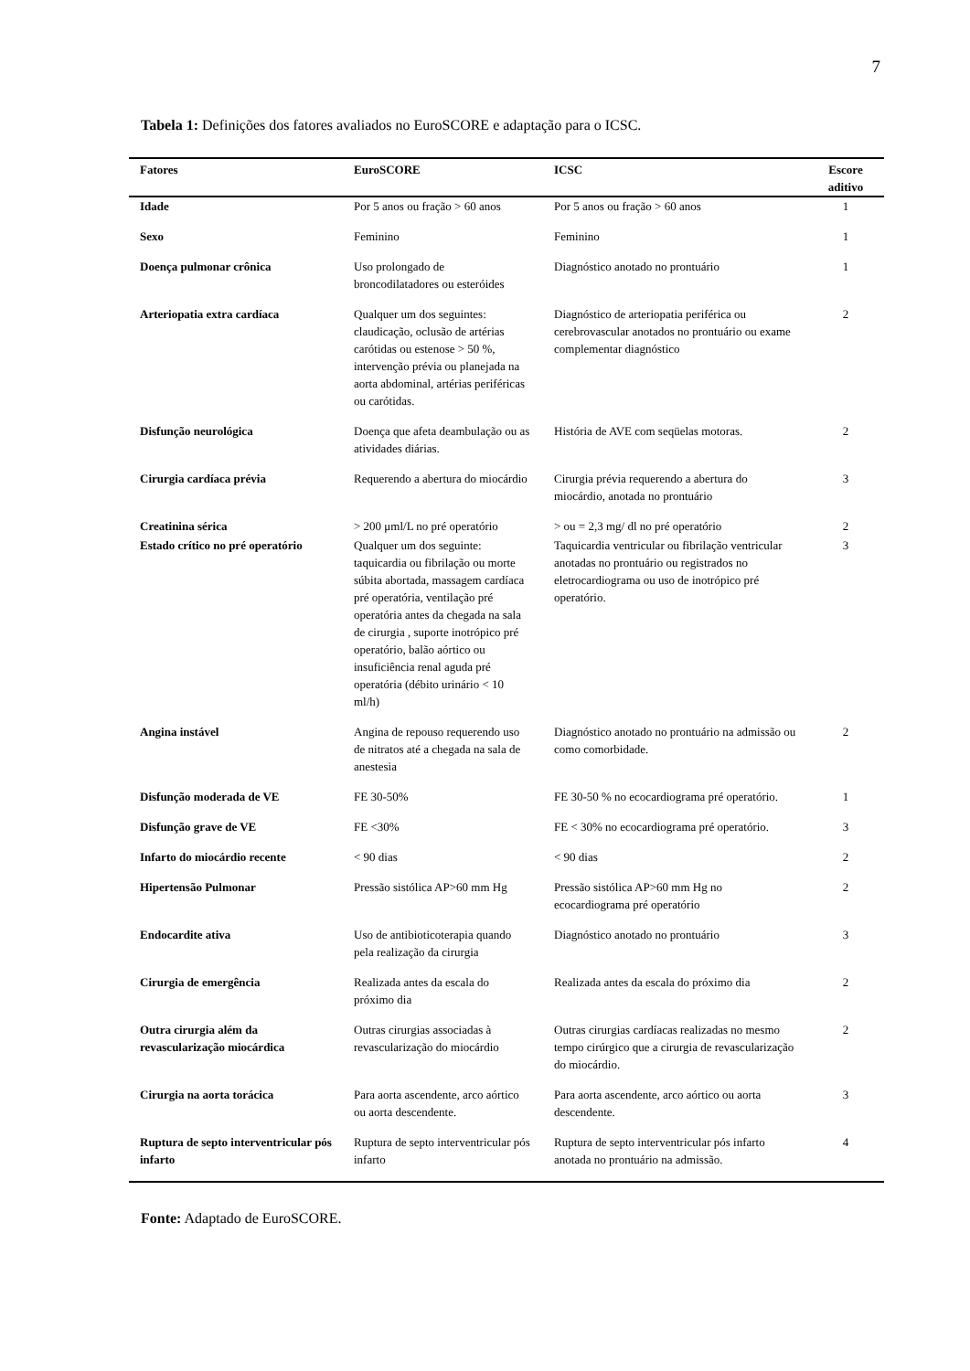7
Tabela 1: Definições dos fatores avaliados no EuroSCORE e adaptação para o ICSC.
| Fatores | EuroSCORE | ICSC | Escore aditivo |
| --- | --- | --- | --- |
| Idade | Por 5 anos ou fração > 60 anos | Por 5 anos ou fração > 60 anos | 1 |
| Sexo | Feminino | Feminino | 1 |
| Doença pulmonar crônica | Uso prolongado de broncodilatadores ou esteróides | Diagnóstico anotado no prontuário | 1 |
| Arteriopatia extra cardíaca | Qualquer um dos seguintes: claudicação, oclusão de artérias carótidas ou estenose > 50 %, intervenção prévia ou planejada na aorta abdominal, artérias periféricas ou carótidas. | Diagnóstico de arteriopatia periférica ou cerebrovascular anotados no prontuário ou exame complementar diagnóstico | 2 |
| Disfunção neurológica | Doença que afeta deambulação ou as atividades diárias. | História de AVE com seqüelas motoras. | 2 |
| Cirurgia cardíaca prévia | Requerendo a abertura do miocárdio | Cirurgia prévia requerendo a abertura do miocárdio, anotada no prontuário | 3 |
| Creatinina sérica | > 200 μml/L no pré operatório | > ou = 2,3 mg/ dl no pré operatório | 2 |
| Estado crítico no pré operatório | Qualquer um dos seguinte: taquicardia ou fibrilação ou morte súbita abortada, massagem cardíaca pré operatória, ventilação pré operatória antes da chegada na sala de cirurgia , suporte inotrópico pré operatório, balão aórtico ou insuficiência renal aguda pré operatória (débito urinário < 10 ml/h) | Taquicardia ventricular ou fibrilação ventricular anotadas no prontuário ou registrados no eletrocardiograma ou uso de inotrópico pré operatório. | 3 |
| Angina instável | Angina de repouso requerendo uso de nitratos até a chegada na sala de anestesia | Diagnóstico anotado no prontuário na admissão ou como comorbidade. | 2 |
| Disfunção moderada de VE | FE 30-50% | FE 30-50 % no ecocardiograma pré operatório. | 1 |
| Disfunção grave de VE | FE <30% | FE < 30% no ecocardiograma pré operatório. | 3 |
| Infarto do miocárdio recente | < 90 dias | < 90 dias | 2 |
| Hipertensão Pulmonar | Pressão sistólica AP>60 mm Hg | Pressão sistólica AP>60 mm Hg no ecocardiograma pré operatório | 2 |
| Endocardite ativa | Uso de antibioticoterapia quando pela realização da cirurgia | Diagnóstico anotado no prontuário | 3 |
| Cirurgia de emergência | Realizada antes da escala do próximo dia | Realizada antes da escala do próximo dia | 2 |
| Outra cirurgia além da revascularização miocárdica | Outras cirurgias associadas à revascularização do miocárdio | Outras cirurgias cardíacas realizadas no mesmo tempo cirúrgico que a cirurgia de revascularização do miocárdio. | 2 |
| Cirurgia na aorta torácica | Para aorta ascendente, arco aórtico ou aorta descendente. | Para aorta ascendente, arco aórtico ou aorta descendente. | 3 |
| Ruptura de septo interventricular pós infarto | Ruptura de septo interventricular pós infarto | Ruptura de septo interventricular pós infarto anotada no prontuário na admissão. | 4 |
Fonte: Adaptado de EuroSCORE.